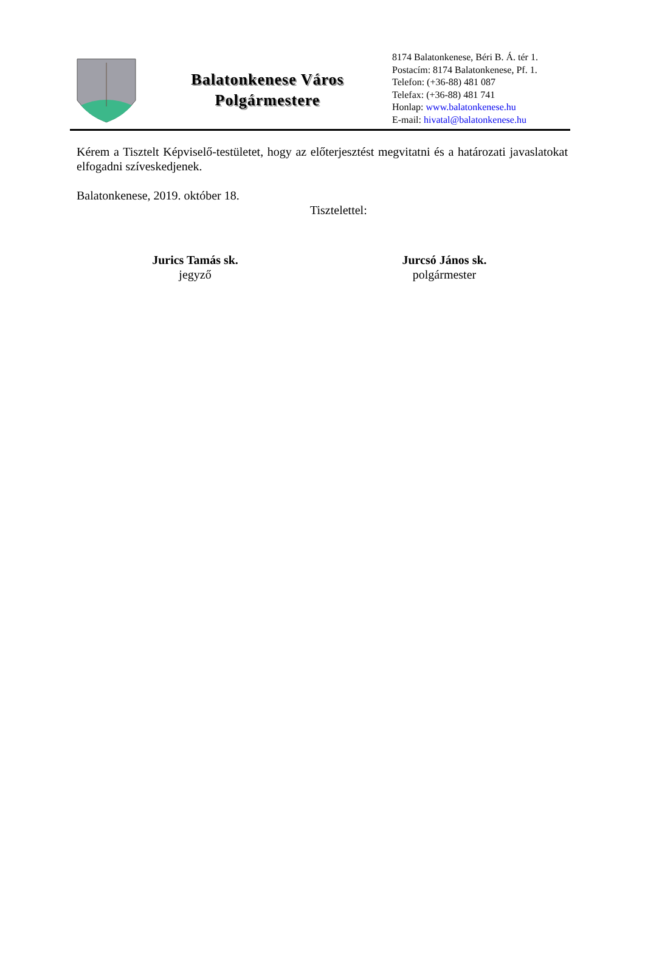Balatonkenese Város
Polgármestere
8174 Balatonkenese, Béri B. Á. tér 1.
Postacím: 8174 Balatonkenese, Pf. 1.
Telefon: (+36-88) 481 087
Telefax: (+36-88) 481 741
Honlap: www.balatonkenese.hu
E-mail: hivatal@balatonkenese.hu
Kérem a Tisztelt Képviselő-testületet, hogy az előterjesztést megvitatni és a határozati javaslatokat elfogadni szíveskedjenek.
Balatonkenese, 2019. október 18.
Tisztelettel:
Jurics Tamás sk.
jegyző
Jurcsó János sk.
polgármester